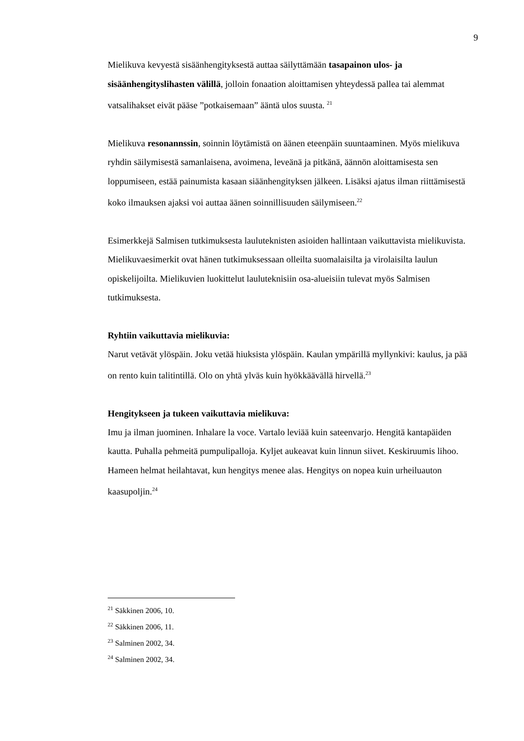9
Mielikuva kevyestä sisäänhengityksestä auttaa säilyttämään tasapainon ulos- ja sisäänhengityslihasten välillä, jolloin fonaation aloittamisen yhteydessä pallea tai alemmat vatsalihakset eivät pääse ”potkaisemaan” ääntä ulos suusta. <sup>21</sup>
Mielikuva resonannssin, soinnin löytämistä on äänen eteenpäin suuntaaminen. Myös mielikuva ryhdin säilymisestä samanlaisena, avoimena, leveänä ja pitkänä, äännön aloittamisesta sen loppumiseen, estää painumista kasaan siäänhengityksen jälkeen. Lisäksi ajatus ilman riittämisestä koko ilmauksen ajaksi voi auttaa äänen soinnillisuuden säilymiseen.<sup>22</sup>
Esimerkkejä Salmisen tutkimuksesta lauluteknisten asioiden hallintaan vaikuttavista mielikuvista. Mielikuvaesimerkit ovat hänen tutkimuksessaan olleilta suomalaisilta ja virolaisilta laulun opiskelijoilta. Mielikuvien luokittelut lauluteknisiin osa-alueisiin tulevat myös Salmisen tutkimuksesta.
Ryhtiin vaikuttavia mielikuvia:
Narut vetävät ylöspäin. Joku vetää hiuksista ylöspäin. Kaulan ympärillä myllynkivi: kaulus, ja pää on rento kuin talitintillä. Olo on yhtä ylväs kuin hyökkäävällä hirvellä.<sup>23</sup>
Hengitykseen ja tukeen vaikuttavia mielikuva:
Imu ja ilman juominen. Inhalare la voce. Vartalo leviää kuin sateenvarjo. Hengitä kantapäiden kautta. Puhalla pehmeitä pumpulipalloja. Kyljet aukeavat kuin linnun siivet. Keskiruumis lihoo. Hameen helmat heilahtavat, kun hengitys menee alas. Hengitys on nopea kuin urheiluauton kaasupoljin.<sup>24</sup>
<sup>21</sup> Säkkinen 2006, 10.
<sup>22</sup> Säkkinen 2006, 11.
<sup>23</sup> Salminen 2002, 34.
<sup>24</sup> Salminen 2002, 34.